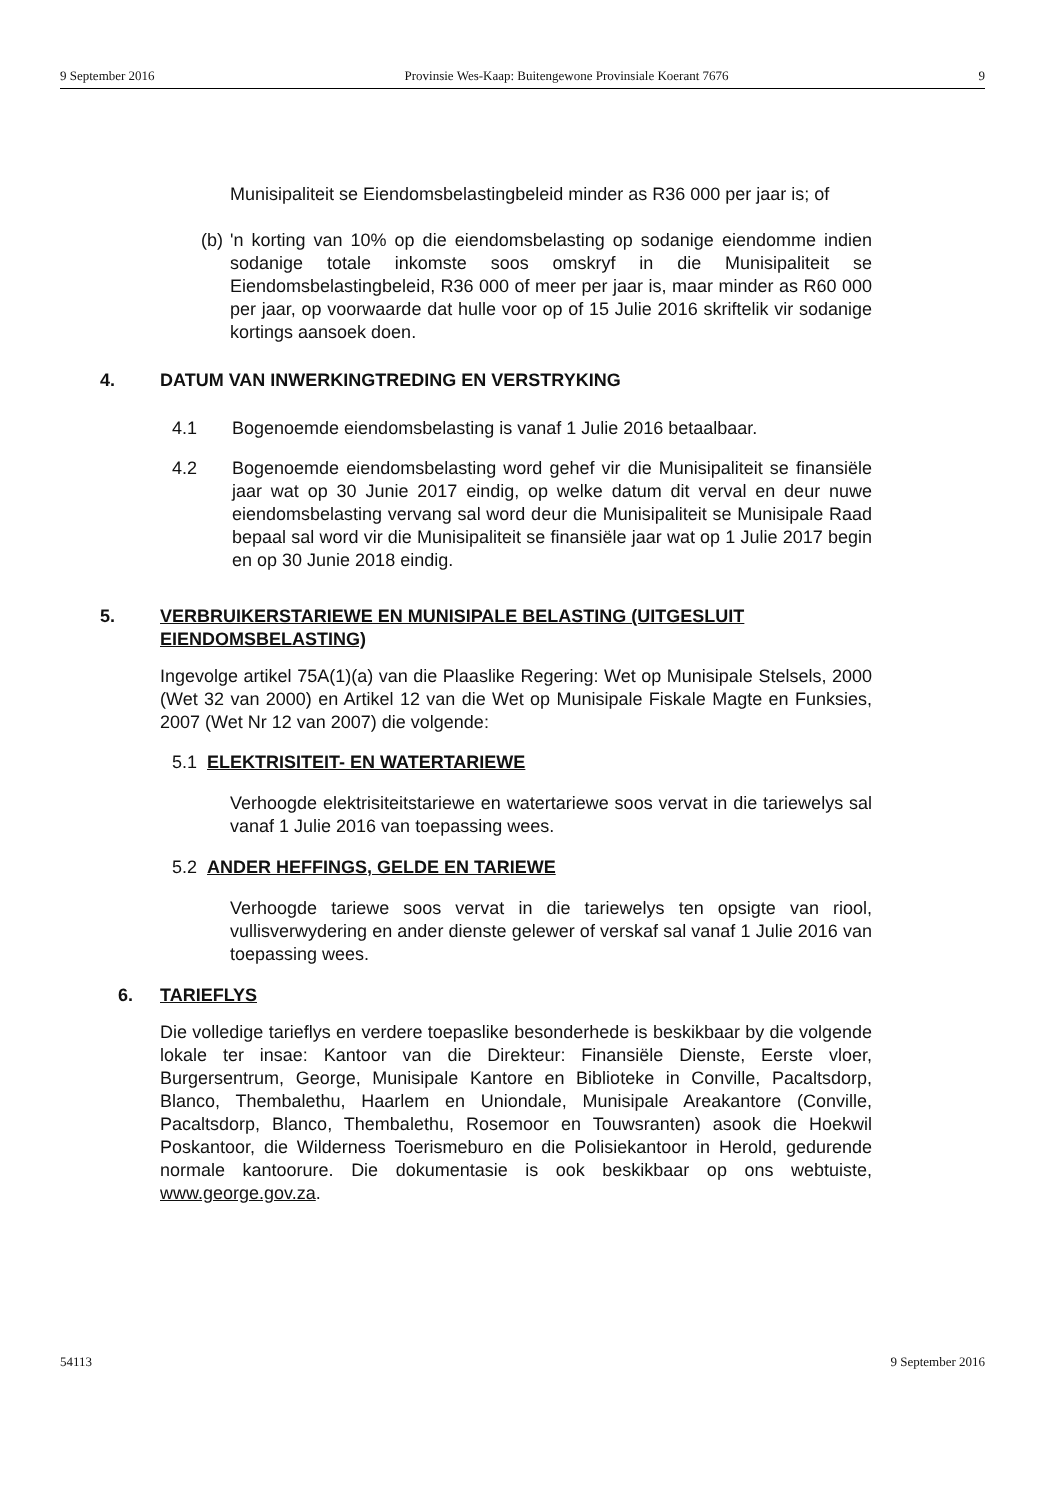9 September 2016 Provinsie Wes-Kaap: Buitengewone Provinsiale Koerant 7676 9
Munisipaliteit se Eiendomsbelastingbeleid minder as R36 000 per jaar is; of
(b)
'n korting van 10% op die eiendomsbelasting op sodanige eiendomme indien sodanige totale inkomste soos omskryf in die Munisipaliteit se Eiendomsbelastingbeleid, R36 000 of meer per jaar is, maar minder as R60 000 per jaar, op voorwaarde dat hulle voor op of 15 Julie 2016 skriftelik vir sodanige kortings aansoek doen.
4. DATUM VAN INWERKINGTREDING EN VERSTRYKING
4.1 Bogenoemde eiendomsbelasting is vanaf 1 Julie 2016 betaalbaar.
4.2 Bogenoemde eiendomsbelasting word gehef vir die Munisipaliteit se finansiële jaar wat op 30 Junie 2017 eindig, op welke datum dit verval en deur nuwe eiendomsbelasting vervang sal word deur die Munisipaliteit se Munisipale Raad bepaal sal word vir die Munisipaliteit se finansiële jaar wat op 1 Julie 2017 begin en op 30 Junie 2018 eindig.
5. VERBRUIKERSTARIEWE EN MUNISIPALE BELASTING (UITGESLUIT EIENDOMSBELASTING)
Ingevolge artikel 75A(1)(a) van die Plaaslike Regering: Wet op Munisipale Stelsels, 2000 (Wet 32 van 2000) en Artikel 12 van die Wet op Munisipale Fiskale Magte en Funksies, 2007 (Wet Nr 12 van 2007) die volgende:
5.1 ELEKTRISITEIT- EN WATERTARIEWE
Verhoogde elektrisiteitstariewe en watertariewe soos vervat in die tariewelys sal vanaf 1 Julie 2016 van toepassing wees.
5.2 ANDER HEFFINGS, GELDE EN TARIEWE
Verhoogde tariewe soos vervat in die tariewelys ten opsigte van riool, vullisverwydering en ander dienste gelewer of verskaf sal vanaf 1 Julie 2016 van toepassing wees.
6. TARIEFLYS
Die volledige tarieflys en verdere toepaslike besonderhede is beskikbaar by die volgende lokale ter insae: Kantoor van die Direkteur: Finansiële Dienste, Eerste vloer, Burgersentrum, George, Munisipale Kantore en Biblioteke in Conville, Pacaltsdorp, Blanco, Thembalethu, Haarlem en Uniondale, Munisipale Areakantore (Conville, Pacaltsdorp, Blanco, Thembalethu, Rosemoor en Touwsranten) asook die Hoekwil Poskantoor, die Wilderness Toerismeburo en die Polisiekantoor in Herold, gedurende normale kantoorure. Die dokumentasie is ook beskikbaar op ons webtuiste, www.george.gov.za.
54113 9 September 2016